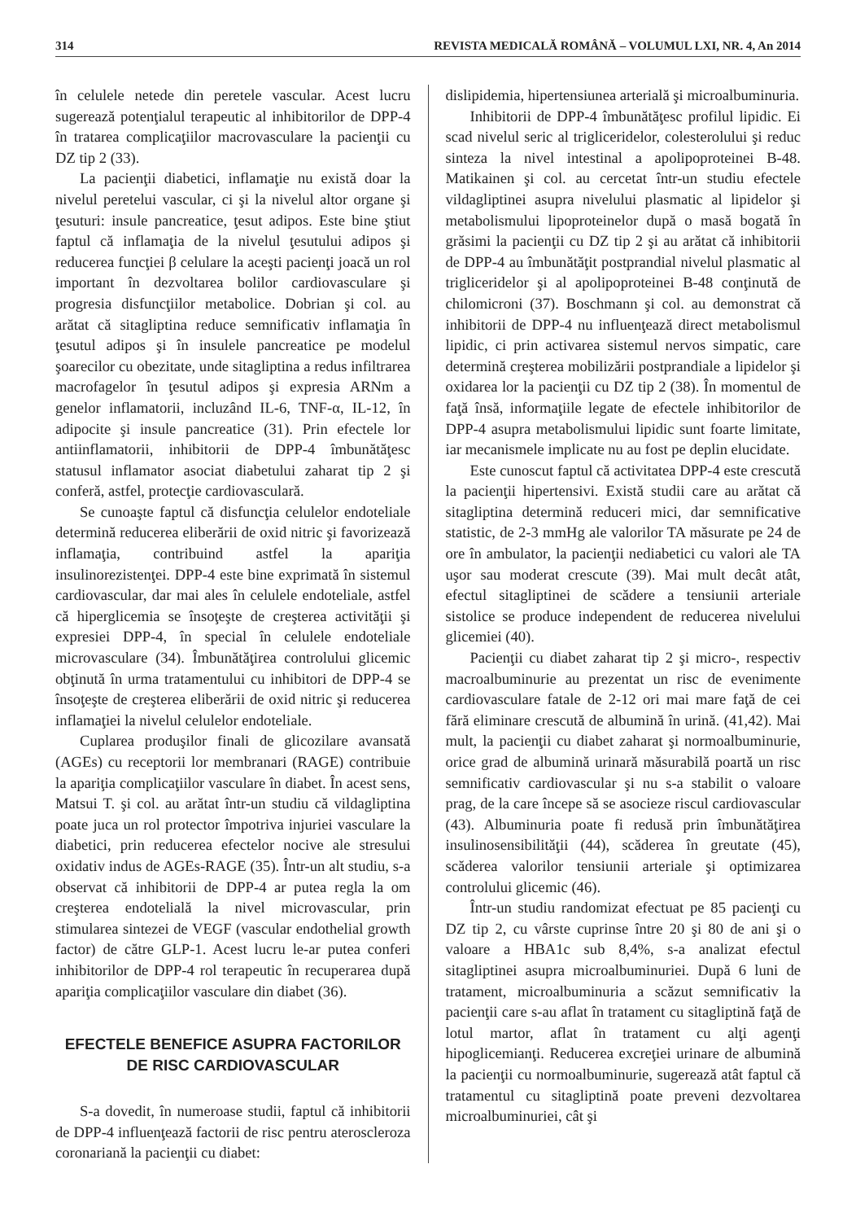314 REVISTA MEDICALĂ ROMÂNĂ – VOLUMUL LXI, NR. 4, An 2014
în celulele netede din peretele vascular. Acest lucru sugerează potenţialul terapeutic al inhibitorilor de DPP-4 în tratarea complicaţiilor macrovasculare la pacienţii cu DZ tip 2 (33).
La pacienţii diabetici, inflamaţie nu există doar la nivelul peretelui vascular, ci şi la nivelul altor organe şi ţesuturi: insule pancreatice, ţesut adipos. Este bine ştiut faptul că inflamaţia de la nivelul ţesutului adipos şi reducerea funcţiei β celulare la aceşti pacienţi joacă un rol important în dezvoltarea bolilor cardiovasculare şi progresia disfuncţiilor metabolice. Dobrian şi col. au arătat că sitagliptina reduce semnificativ inflamaţia în ţesutul adipos şi în insulele pancreatice pe modelul şoarecilor cu obezitate, unde sitagliptina a redus infiltrarea macrofagelor în ţesutul adipos şi expresia ARNm a genelor inflamatorii, incluzând IL-6, TNF-α, IL-12, în adipocite şi insule pancreatice (31). Prin efectele lor antiinflamatorii, inhibitorii de DPP-4 îmbunătăţesc statusul inflamator asociat diabetului zaharat tip 2 şi conferă, astfel, protecţie cardiovasculară.
Se cunoaşte faptul că disfuncţia celulelor endoteliale determină reducerea eliberării de oxid nitric şi favorizează inflamaţia, contribuind astfel la apariţia insulinorezistenţei. DPP-4 este bine exprimată în sistemul cardiovascular, dar mai ales în celulele endoteliale, astfel că hiperglicemia se însoţeşte de creşterea activităţii şi expresiei DPP-4, în special în celulele endoteliale microvasculare (34). Îmbunătăţirea controlului glicemic obţinută în urma tratamentului cu inhibitori de DPP-4 se însoţeşte de creşterea eliberării de oxid nitric şi reducerea inflamaţiei la nivelul celulelor endoteliale.
Cuplarea produşilor finali de glicozilare avansată (AGEs) cu receptorii lor membranari (RAGE) contribuie la apariţia complicaţiilor vasculare în diabet. În acest sens, Matsui T. şi col. au arătat într-un studiu că vildagliptina poate juca un rol protector împotriva injuriei vasculare la diabetici, prin reducerea efectelor nocive ale stresului oxidativ indus de AGEs-RAGE (35). Într-un alt studiu, s-a observat că inhibitorii de DPP-4 ar putea regla la om creşterea endotelială la nivel microvascular, prin stimularea sintezei de VEGF (vascular endothelial growth factor) de către GLP-1. Acest lucru le-ar putea conferi inhibitorilor de DPP-4 rol terapeutic în recuperarea după apariţia complicaţiilor vasculare din diabet (36).
EFECTELE BENEFICE ASUPRA FACTORILOR DE RISC CARDIOVASCULAR
S-a dovedit, în numeroase studii, faptul că inhibitorii de DPP-4 influenţează factorii de risc pentru ateroscleroza coronariană la pacienţii cu diabet:
dislipidemia, hipertensiunea arterială şi microalbuminuria.
Inhibitorii de DPP-4 îmbunătăţesc profilul lipidic. Ei scad nivelul seric al trigliceridelor, colesterolului şi reduc sinteza la nivel intestinal a apolipoproteinei B-48. Matikainen şi col. au cercetat într-un studiu efectele vildagliptinei asupra nivelului plasmatic al lipidelor şi metabolismului lipoproteinelor după o masă bogată în grăsimi la pacienţii cu DZ tip 2 şi au arătat că inhibitorii de DPP-4 au îmbunătăţit postprandial nivelul plasmatic al trigliceridelor şi al apolipoproteinei B-48 conţinută de chilomicroni (37). Boschmann şi col. au demonstrat că inhibitorii de DPP-4 nu influenţează direct metabolismul lipidic, ci prin activarea sistemul nervos simpatic, care determină creşterea mobilizării postprandiale a lipidelor şi oxidarea lor la pacienţii cu DZ tip 2 (38). În momentul de faţă însă, informaţiile legate de efectele inhibitorilor de DPP-4 asupra metabolismului lipidic sunt foarte limitate, iar mecanismele implicate nu au fost pe deplin elucidate.
Este cunoscut faptul că activitatea DPP-4 este crescută la pacienţii hipertensivi. Există studii care au arătat că sitagliptina determină reduceri mici, dar semnificative statistic, de 2-3 mmHg ale valorilor TA măsurate pe 24 de ore în ambulator, la pacienţii nediabetici cu valori ale TA uşor sau moderat crescute (39). Mai mult decât atât, efectul sitagliptinei de scădere a tensiunii arteriale sistolice se produce independent de reducerea nivelului glicemiei (40).
Pacienţii cu diabet zaharat tip 2 şi micro-, respectiv macroalbuminurie au prezentat un risc de evenimente cardiovasculare fatale de 2-12 ori mai mare faţă de cei fără eliminare crescută de albumină în urină. (41,42). Mai mult, la pacienţii cu diabet zaharat şi normoalbuminurie, orice grad de albumină urinară măsurabilă poartă un risc semnificativ cardiovascular şi nu s-a stabilit o valoare prag, de la care începe să se asocieze riscul cardiovascular (43). Albuminuria poate fi redusă prin îmbunătăţirea insulinosensibilităţii (44), scăderea în greutate (45), scăderea valorilor tensiunii arteriale şi optimizarea controlului glicemic (46).
Într-un studiu randomizat efectuat pe 85 pacienţi cu DZ tip 2, cu vârste cuprinse între 20 şi 80 de ani şi o valoare a HBA1c sub 8,4%, s-a analizat efectul sitagliptinei asupra microalbuminuriei. După 6 luni de tratament, microalbuminuria a scăzut semnificativ la pacienţii care s-au aflat în tratament cu sitagliptină faţă de lotul martor, aflat în tratament cu alţi agenţi hipoglicemianţi. Reducerea excreţiei urinare de albumină la pacienţii cu normoalbuminurie, sugerează atât faptul că tratamentul cu sitagliptină poate preveni dezvoltarea microalbuminuriei, cât şi